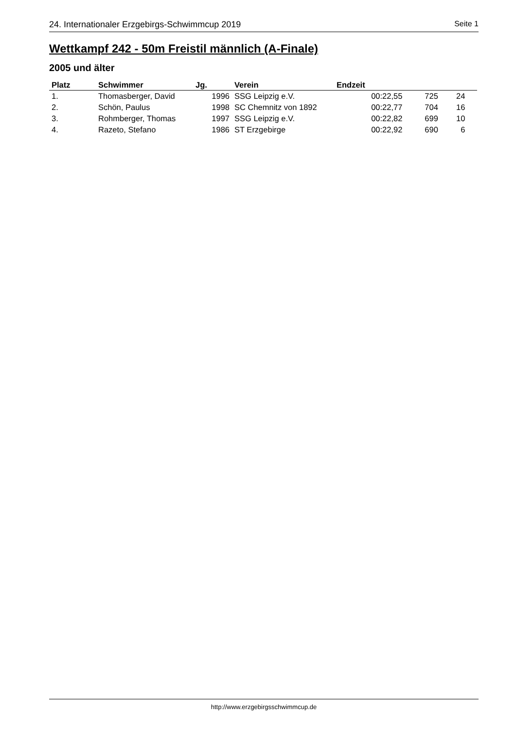24. Internationaler Erzgebirgs-Schwimmcup 2019 Seite 1
Wettkampf 242 - 50m Freistil männlich (A-Finale)
2005 und älter
| Platz | Schwimmer | Jg. | Verein | Endzeit | | | |
| --- | --- | --- | --- | --- | --- | --- | --- |
| 1. | Thomasberger, David | 1996 | SSG Leipzig e.V. | 00:22,55 | 725 | 24 | |
| 2. | Schön, Paulus | 1998 | SC Chemnitz von 1892 | 00:22,77 | 704 | 16 | |
| 3. | Rohmberger, Thomas | 1997 | SSG Leipzig e.V. | 00:22,82 | 699 | 10 | |
| 4. | Razeto, Stefano | 1986 | ST Erzgebirge | 00:22,92 | 690 | 6 | |
http://www.erzgebirgsschwimmcup.de